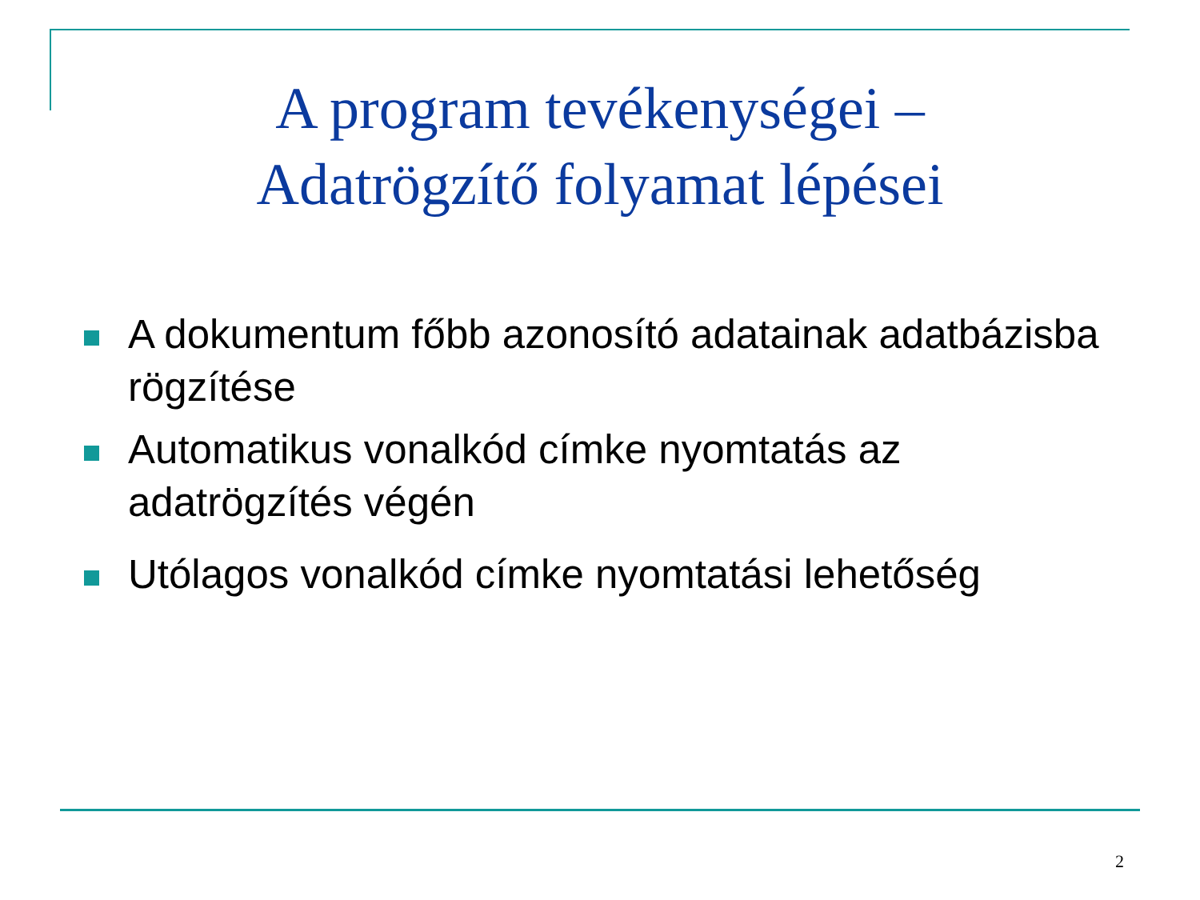A program tevékenységei –
Adatrögzítő folyamat lépései
A dokumentum főbb azonosító adatainak adatbázisba rögzítése
Automatikus vonalkód címke nyomtatás az adatrögzítés végén
Utólagos vonalkód címke nyomtatási lehetőség
2